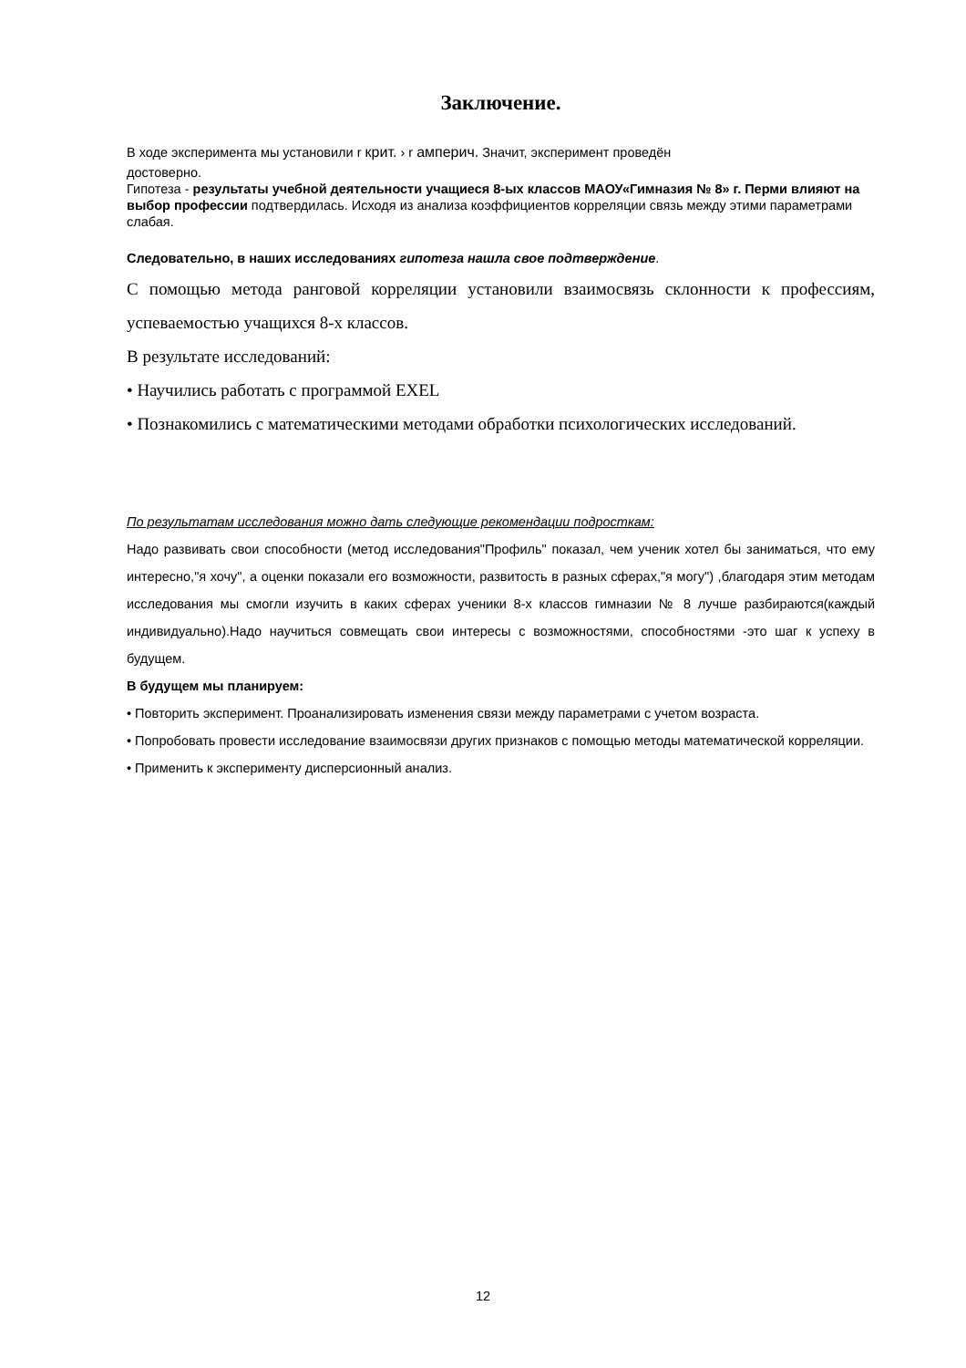Заключение.
В ходе эксперимента мы установили r крит. › r амперич. Значит, эксперимент проведён
достоверно.
Гипотеза - результаты учебной деятельности учащиеся 8-ых классов МАОУ«Гимназия № 8» г. Перми влияют на выбор профессии подтвердилась. Исходя из анализа коэффициентов корреляции связь между этими параметрами слабая.
Следовательно, в наших исследованиях гипотеза нашла свое подтверждение.
С помощью метода ранговой корреляции установили взаимосвязь склонности к профессиям, успеваемостью учащихся 8-х классов.
В результате исследований:
• Научились работать с программой EXEL
• Познакомились с математическими методами обработки психологических исследований.
По результатам исследования можно дать следующие рекомендации подросткам:
Надо развивать свои способности (метод исследования"Профиль" показал, чем ученик хотел бы заниматься, что ему интересно,"я хочу", а оценки показали его возможности, развитость в разных сферах,"я могу") ,благодаря этим методам исследования мы смогли изучить в каких сферах ученики 8-х классов гимназии № 8 лучше разбираются(каждый индивидуально).Надо научиться совмещать свои интересы с возможностями, способностями -это шаг к успеху в будущем.
В будущем мы планируем:
• Повторить эксперимент. Проанализировать изменения связи между параметрами с учетом возраста.
• Попробовать провести исследование взаимосвязи других признаков с помощью методы математической корреляции.
• Применить к эксперименту дисперсионный анализ.
12